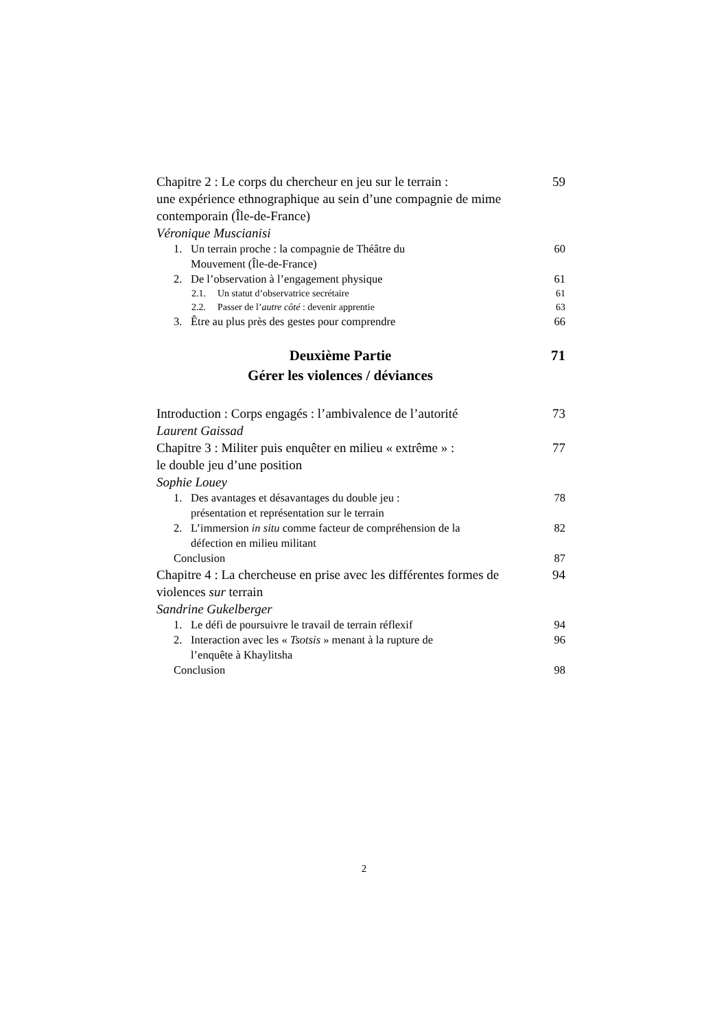Chapitre 2 : Le corps du chercheur en jeu sur le terrain :
une expérience ethnographique au sein d’une compagnie de mime contemporain (Île-de-France)
Véronique Muscianisi
59
1. Un terrain proche : la compagnie de Théâtre du
Mouvement (Île-de-France)
60
2. De l’observation à l’engagement physique
61
2.1. Un statut d’observatrice secrétaire
61
2.2. Passer de l’autre côté : devenir apprentie
63
3. Être au plus près des gestes pour comprendre
66
Deuxième Partie
Gérer les violences / déviances
71
Introduction : Corps engagés : l’ambivalence de l’autorité
Laurent Gaissad
73
Chapitre 3 : Militer puis enquêter en milieu « extrême » :
le double jeu d’une position
Sophie Louey
77
1. Des avantages et désavantages du double jeu :
présentation et représentation sur le terrain
78
2. L’immersion in situ comme facteur de compréhension de la
défection en milieu militant
82
Conclusion 87
Chapitre 4 : La chercheuse en prise avec les différentes formes de violences sur terrain
Sandrine Gukelberger
94
1. Le défi de poursuivre le travail de terrain réflexif
94
2. Interaction avec les « Tsotsis » menant à la rupture de
l’enquête à Khaylitsha
96
Conclusion 98
2